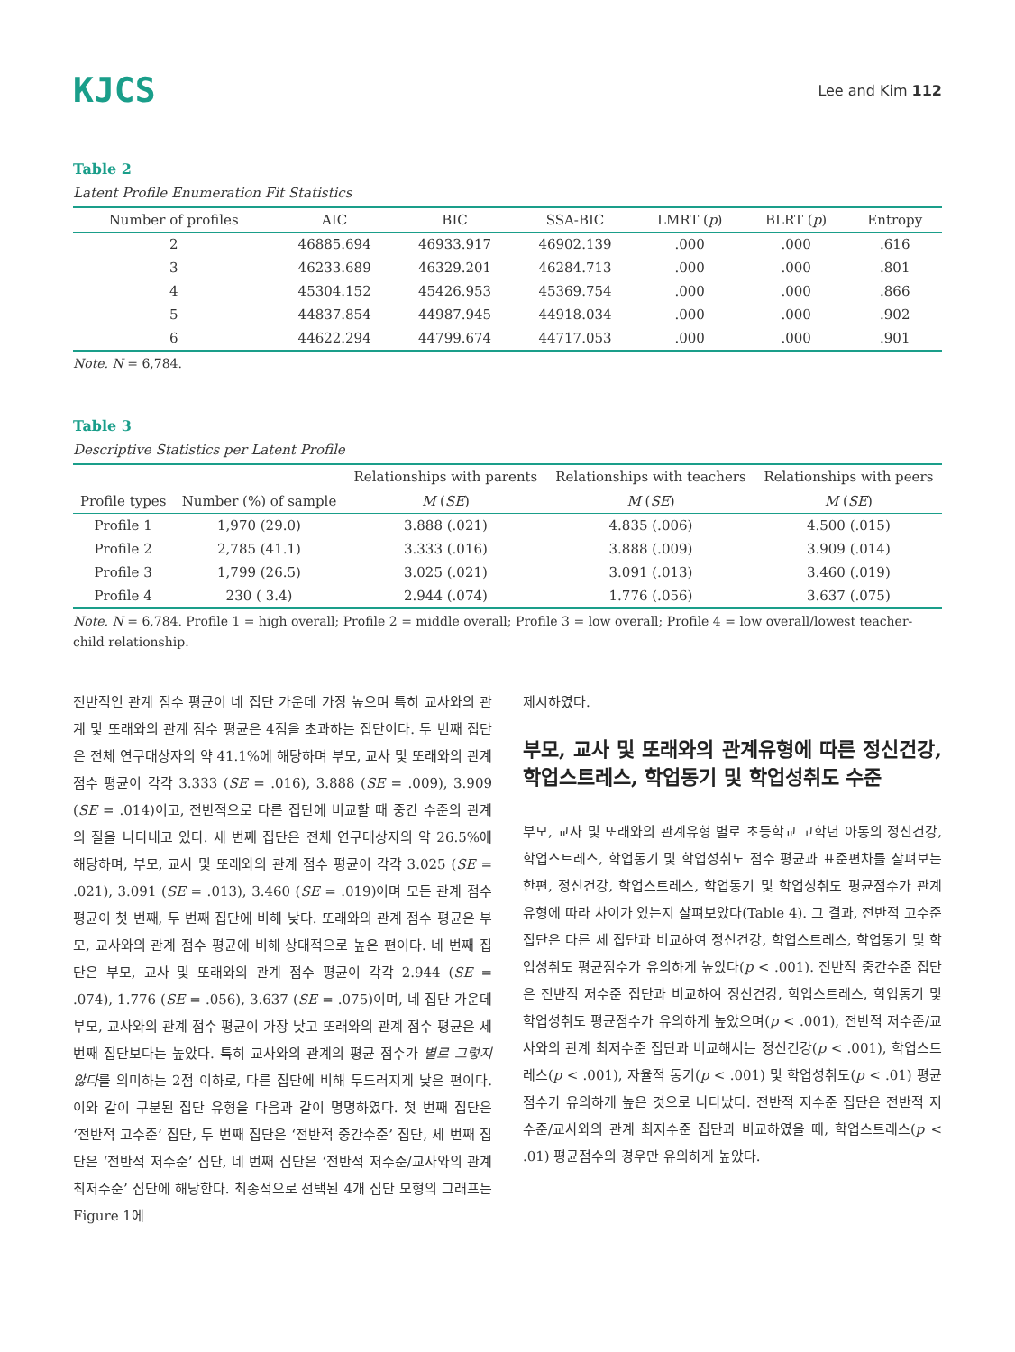KJCS
Lee and Kim 112
Table 2
Latent Profile Enumeration Fit Statistics
| Number of profiles | AIC | BIC | SSA-BIC | LMRT ( p ) | BLRT ( p ) | Entropy |
| --- | --- | --- | --- | --- | --- | --- |
| 2 | 46885.694 | 46933.917 | 46902.139 | .000 | .000 | .616 |
| 3 | 46233.689 | 46329.201 | 46284.713 | .000 | .000 | .801 |
| 4 | 45304.152 | 45426.953 | 45369.754 | .000 | .000 | .866 |
| 5 | 44837.854 | 44987.945 | 44918.034 | .000 | .000 | .902 |
| 6 | 44622.294 | 44799.674 | 44717.053 | .000 | .000 | .901 |
Note. N = 6,784.
Table 3
Descriptive Statistics per Latent Profile
| | | Relationships with parents | Relationships with teachers | Relationships with peers |
| --- | --- | --- | --- | --- |
| Profile types | Number (%) of sample | M ( SE ) | M ( SE ) | M ( SE ) |
| Profile 1 | 1,970 (29.0) | 3.888 (.021) | 4.835 (.006) | 4.500 (.015) |
| Profile 2 | 2,785 (41.1) | 3.333 (.016) | 3.888 (.009) | 3.909 (.014) |
| Profile 3 | 1,799 (26.5) | 3.025 (.021) | 3.091 (.013) | 3.460 (.019) |
| Profile 4 | 230 ( 3.4) | 2.944 (.074) | 1.776 (.056) | 3.637 (.075) |
Note. N = 6,784. Profile 1 = high overall; Profile 2 = middle overall; Profile 3 = low overall; Profile 4 = low overall/lowest teacher-child relationship.
전반적인 관계 점수 평균이 네 집단 가운데 가장 높으며 특히 교사와의 관계 및 또래와의 관계 점수 평균은 4점을 초과하는 집단이다. 두 번째 집단은 전체 연구대상자의 약 41.1%에 해당하며 부모, 교사 및 또래와의 관계 점수 평균이 각각 3.333 (SE = .016), 3.888 (SE = .009), 3.909 (SE = .014)이고, 전반적으로 다른 집단에 비교할 때 중간 수준의 관계의 질을 나타내고 있다. 세 번째 집단은 전체 연구대상자의 약 26.5%에 해당하며, 부모, 교사 및 또래와의 관계 점수 평균이 각각 3.025 (SE = .021), 3.091 (SE = .013), 3.460 (SE = .019)이며 모든 관계 점수 평균이 첫 번째, 두 번째 집단에 비해 낮다. 또래와의 관계 점수 평균은 부모, 교사와의 관계 점수 평균에 비해 상대적으로 높은 편이다. 네 번째 집단은 부모, 교사 및 또래와의 관계 점수 평균이 각각 2.944 (SE = .074), 1.776 (SE = .056), 3.637 (SE = .075)이며, 네 집단 가운데 부모, 교사와의 관계 점수 평균이 가장 낮고 또래와의 관계 점수 평균은 세 번째 집단보다는 높았다. 특히 교사와의 관계의 평균 점수가 별로 그렇지 않다를 의미하는 2점 이하로, 다른 집단에 비해 두드러지게 낮은 편이다. 이와 같이 구분된 집단 유형을 다음과 같이 명명하였다. 첫 번째 집단은 ‘전반적 고수준’ 집단, 두 번째 집단은 ‘전반적 중간수준’ 집단, 세 번째 집단은 ‘전반적 저수준’ 집단, 네 번째 집단은 ‘전반적 저수준/교사와의 관계 최저수준’ 집단에 해당한다. 최종적으로 선택된 4개 집단 모형의 그래프는 Figure 1에
제시하였다.
부모, 교사 및 또래와의 관계유형에 따른 정신건강, 학업스트레스, 학업동기 및 학업성취도 수준
부모, 교사 및 또래와의 관계유형 별로 초등학교 고학년 아동의 정신건강, 학업스트레스, 학업동기 및 학업성취도 점수 평균과 표준편차를 살펴보는 한편, 정신건강, 학업스트레스, 학업동기 및 학업성취도 평균점수가 관계유형에 따라 차이가 있는지 살펴보았다(Table 4). 그 결과, 전반적 고수준 집단은 다른 세 집단과 비교하여 정신건강, 학업스트레스, 학업동기 및 학업성취도 평균점수가 유의하게 높았다(p < .001). 전반적 중간수준 집단은 전반적 저수준 집단과 비교하여 정신건강, 학업스트레스, 학업동기 및 학업성취도 평균점수가 유의하게 높았으며(p < .001), 전반적 저수준/교사와의 관계 최저수준 집단과 비교해서는 정신건강(p < .001), 학업스트레스(p < .001), 자율적 동기(p < .001) 및 학업성취도(p < .01) 평균점수가 유의하게 높은 것으로 나타났다. 전반적 저수준 집단은 전반적 저수준/교사와의 관계 최저수준 집단과 비교하였을 때, 학업스트레스(p < .01) 평균점수의 경우만 유의하게 높았다.